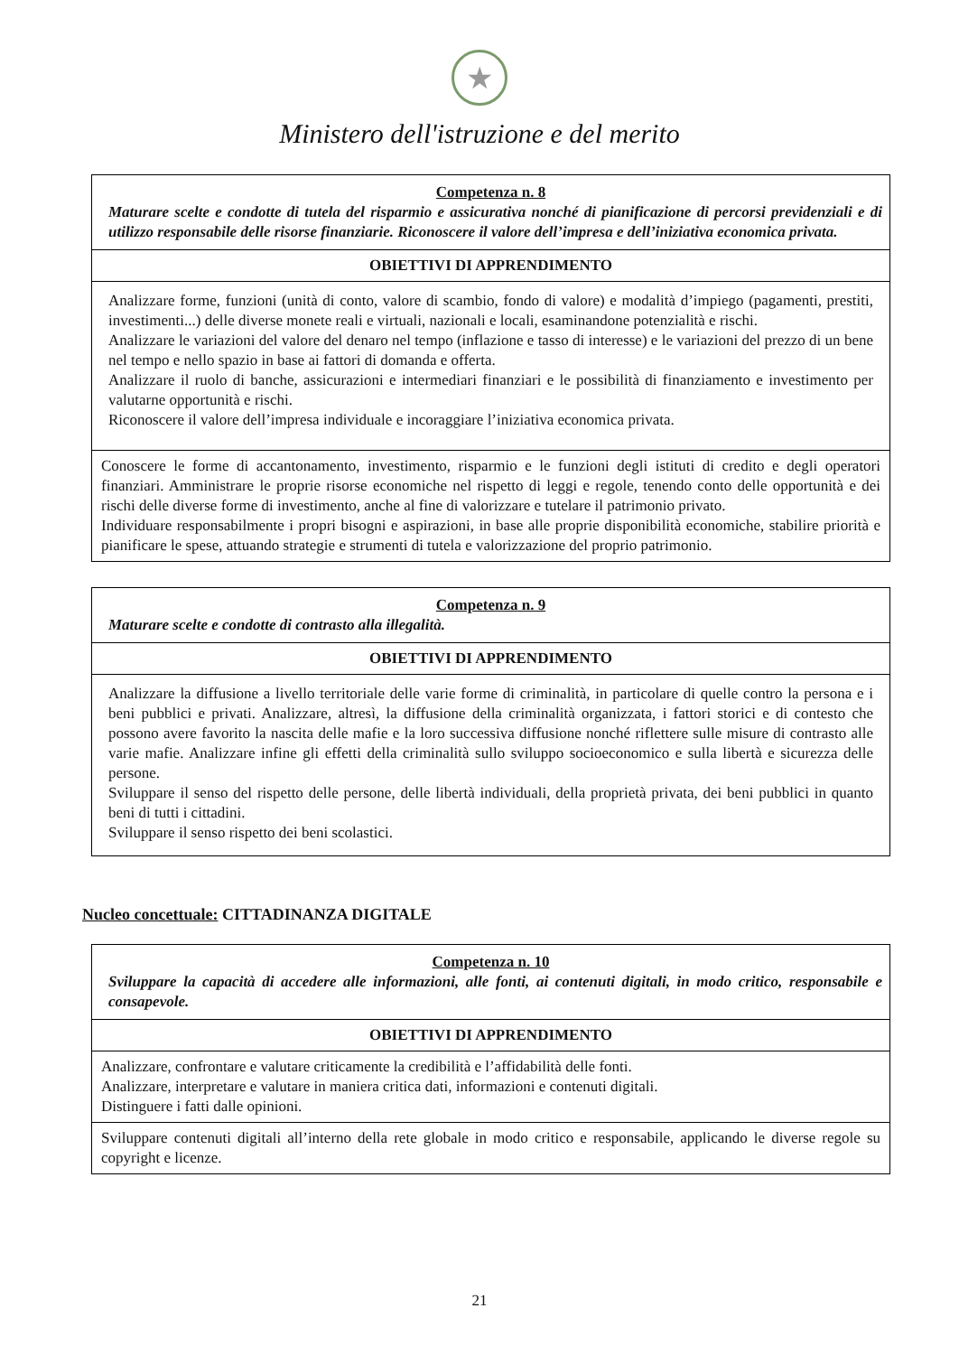★
Ministero dell'istruzione e del merito
| Competenza n. 8 Maturare scelte e condotte di tutela del risparmio e assicurativa nonché di pianificazione di percorsi previdenziali e di utilizzo responsabile delle risorse finanziarie. Riconoscere il valore dell’impresa e dell’iniziativa economica privata. |
| OBIETTIVI DI APPRENDIMENTO |
| Analizzare forme, funzioni (unità di conto, valore di scambio, fondo di valore) e modalità d’impiego (pagamenti, prestiti, investimenti...) delle diverse monete reali e virtuali, nazionali e locali, esaminandone potenzialità e rischi. Analizzare le variazioni del valore del denaro nel tempo (inflazione e tasso di interesse) e le variazioni del prezzo di un bene nel tempo e nello spazio in base ai fattori di domanda e offerta. Analizzare il ruolo di banche, assicurazioni e intermediari finanziari e le possibilità di finanziamento e investimento per valutarne opportunità e rischi. Riconoscere il valore dell’impresa individuale e incoraggiare l’iniziativa economica privata. |
| Conoscere le forme di accantonamento, investimento, risparmio e le funzioni degli istituti di credito e degli operatori finanziari. Amministrare le proprie risorse economiche nel rispetto di leggi e regole, tenendo conto delle opportunità e dei rischi delle diverse forme di investimento, anche al fine di valorizzare e tutelare il patrimonio privato. Individuare responsabilmente i propri bisogni e aspirazioni, in base alle proprie disponibilità economiche, stabilire priorità e pianificare le spese, attuando strategie e strumenti di tutela e valorizzazione del proprio patrimonio. |
| Competenza n. 9 Maturare scelte e condotte di contrasto alla illegalità. |
| OBIETTIVI DI APPRENDIMENTO |
| Analizzare la diffusione a livello territoriale delle varie forme di criminalità, in particolare di quelle contro la persona e i beni pubblici e privati. Analizzare, altresì, la diffusione della criminalità organizzata, i fattori storici e di contesto che possono avere favorito la nascita delle mafie e la loro successiva diffusione nonché riflettere sulle misure di contrasto alle varie mafie. Analizzare infine gli effetti della criminalità sullo sviluppo socioeconomico e sulla libertà e sicurezza delle persone. Sviluppare il senso del rispetto delle persone, delle libertà individuali, della proprietà privata, dei beni pubblici in quanto beni di tutti i cittadini. Sviluppare il senso rispetto dei beni scolastici. |
Nucleo concettuale: CITTADINANZA DIGITALE
| Competenza n. 10 Sviluppare la capacità di accedere alle informazioni, alle fonti, ai contenuti digitali, in modo critico, responsabile e consapevole. |
| OBIETTIVI DI APPRENDIMENTO |
| Analizzare, confrontare e valutare criticamente la credibilità e l’affidabilità delle fonti. Analizzare, interpretare e valutare in maniera critica dati, informazioni e contenuti digitali. Distinguere i fatti dalle opinioni. |
| Sviluppare contenuti digitali all’interno della rete globale in modo critico e responsabile, applicando le diverse regole su copyright e licenze. |
21